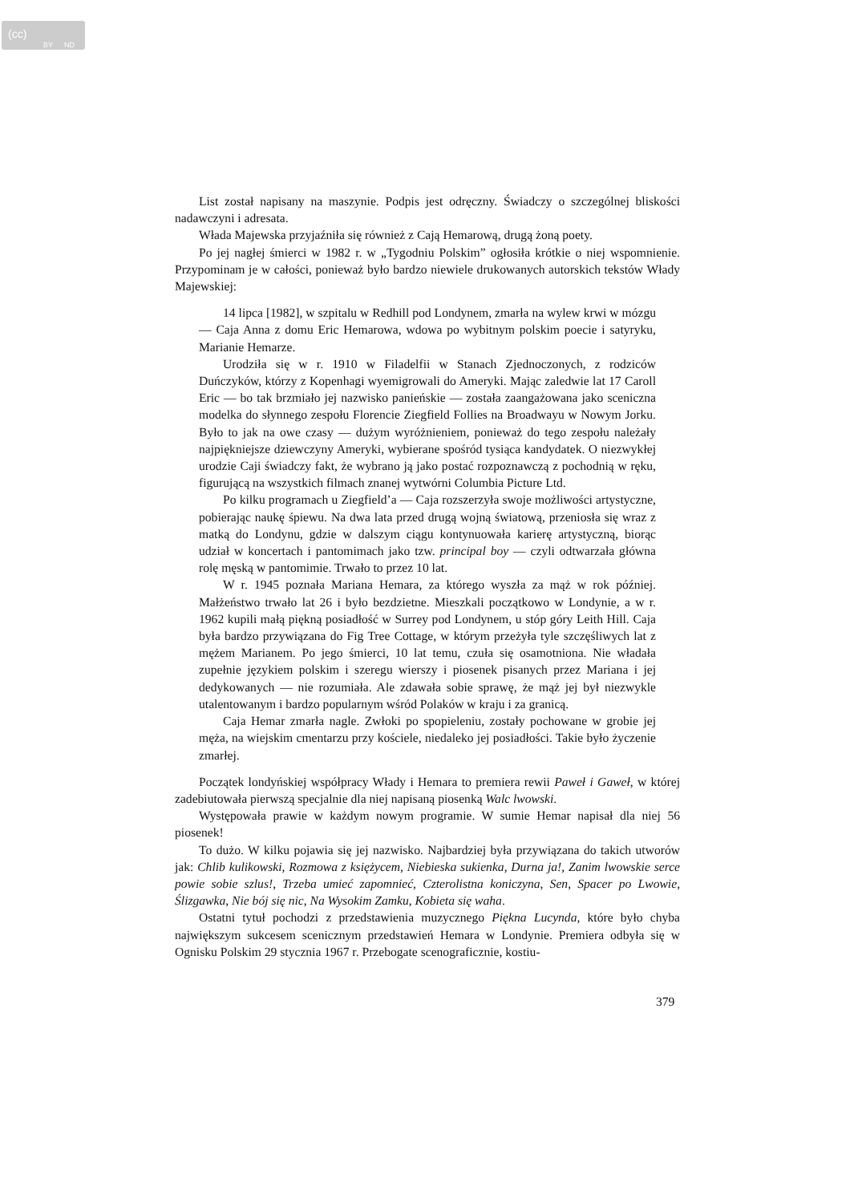(cc)
BY ND
List został napisany na maszynie. Podpis jest odręczny. Świadczy o szczególnej bliskości nadawczyni i adresata.
Włada Majewska przyjaźniła się również z Cają Hemarową, drugą żoną poety.
Po jej nagłej śmierci w 1982 r. w „Tygodniu Polskim” ogłosiła krótkie o niej wspomnienie. Przypominam je w całości, ponieważ było bardzo niewiele drukowanych autorskich tekstów Włady Majewskiej:
14 lipca [1982], w szpitalu w Redhill pod Londynem, zmarła na wylew krwi w mózgu — Caja Anna z domu Eric Hemarowa, wdowa po wybitnym polskim poecie i satyryku, Marianie Hemarze.
Urodziła się w r. 1910 w Filadelfii w Stanach Zjednoczonych, z rodziców Duńczyków, którzy z Kopenhagi wyemigrowali do Ameryki. Mając zaledwie lat 17 Caroll Eric — bo tak brzmiało jej nazwisko panieńskie — została zaangażowana jako sceniczna modelka do słynnego zespołu Florencie Ziegfield Follies na Broadwayu w Nowym Jorku. Było to jak na owe czasy — dużym wyróżnieniem, ponieważ do tego zespołu należały najpiękniejsze dziewczyny Ameryki, wybierane spośród tysiąca kandydatek. O niezwykłej urodzie Caji świadczy fakt, że wybrano ją jako postać rozpoznawczą z pochodnią w ręku, figurującą na wszystkich filmach znanej wytwórni Columbia Picture Ltd.
Po kilku programach u Ziegfield’a — Caja rozszerzyła swoje możliwości artystyczne, pobierając naukę śpiewu. Na dwa lata przed drugą wojną światową, przeniosła się wraz z matką do Londynu, gdzie w dalszym ciągu kontynuowała karierę artystyczną, biorąc udział w koncertach i pantomimach jako tzw. principal boy — czyli odtwarzała główna rolę męską w pantomimie. Trwało to przez 10 lat.
W r. 1945 poznała Mariana Hemara, za którego wyszła za mąż w rok później. Małżeństwo trwało lat 26 i było bezdzietne. Mieszkali początkowo w Londynie, a w r. 1962 kupili małą piękną posiadłość w Surrey pod Londynem, u stóp góry Leith Hill. Caja była bardzo przywiązana do Fig Tree Cottage, w którym przeżyła tyle szczęśliwych lat z mężem Marianem. Po jego śmierci, 10 lat temu, czuła się osamotniona. Nie władała zupełnie językiem polskim i szeregu wierszy i piosenek pisanych przez Mariana i jej dedykowanych — nie rozumiała. Ale zdawała sobie sprawę, że mąż jej był niezwykle utalentowanym i bardzo popularnym wśród Polaków w kraju i za granicą.
Caja Hemar zmarła nagle. Zwłoki po spopieleniu, zostały pochowane w grobie jej męża, na wiejskim cmentarzu przy kościele, niedaleko jej posiadłości. Takie było życzenie zmarłej.
Początek londyńskiej współpracy Włady i Hemara to premiera rewii Paweł i Gaweł, w której zadebiutowała pierwszą specjalnie dla niej napisaną piosenką Walc lwowski.
Występowała prawie w każdym nowym programie. W sumie Hemar napisał dla niej 56 piosenek!
To dużo. W kilku pojawia się jej nazwisko. Najbardziej była przywiązana do takich utworów jak: Chlib kulikowski, Rozmowa z księżycem, Niebieska sukienka, Durna ja!, Zanim lwowskie serce powie sobie szlus!, Trzeba umieć zapomnieć, Czterolistna koniczyna, Sen, Spacer po Lwowie, Ślizgawka, Nie bój się nic, Na Wysokim Zamku, Kobieta się waha.
Ostatni tytuł pochodzi z przedstawienia muzycznego Piękna Lucynda, które było chyba największym sukcesem scenicznym przedstawień Hemara w Londynie. Premiera odbyła się w Ognisku Polskim 29 stycznia 1967 r. Przebogate scenograficznie, kostiu-
379